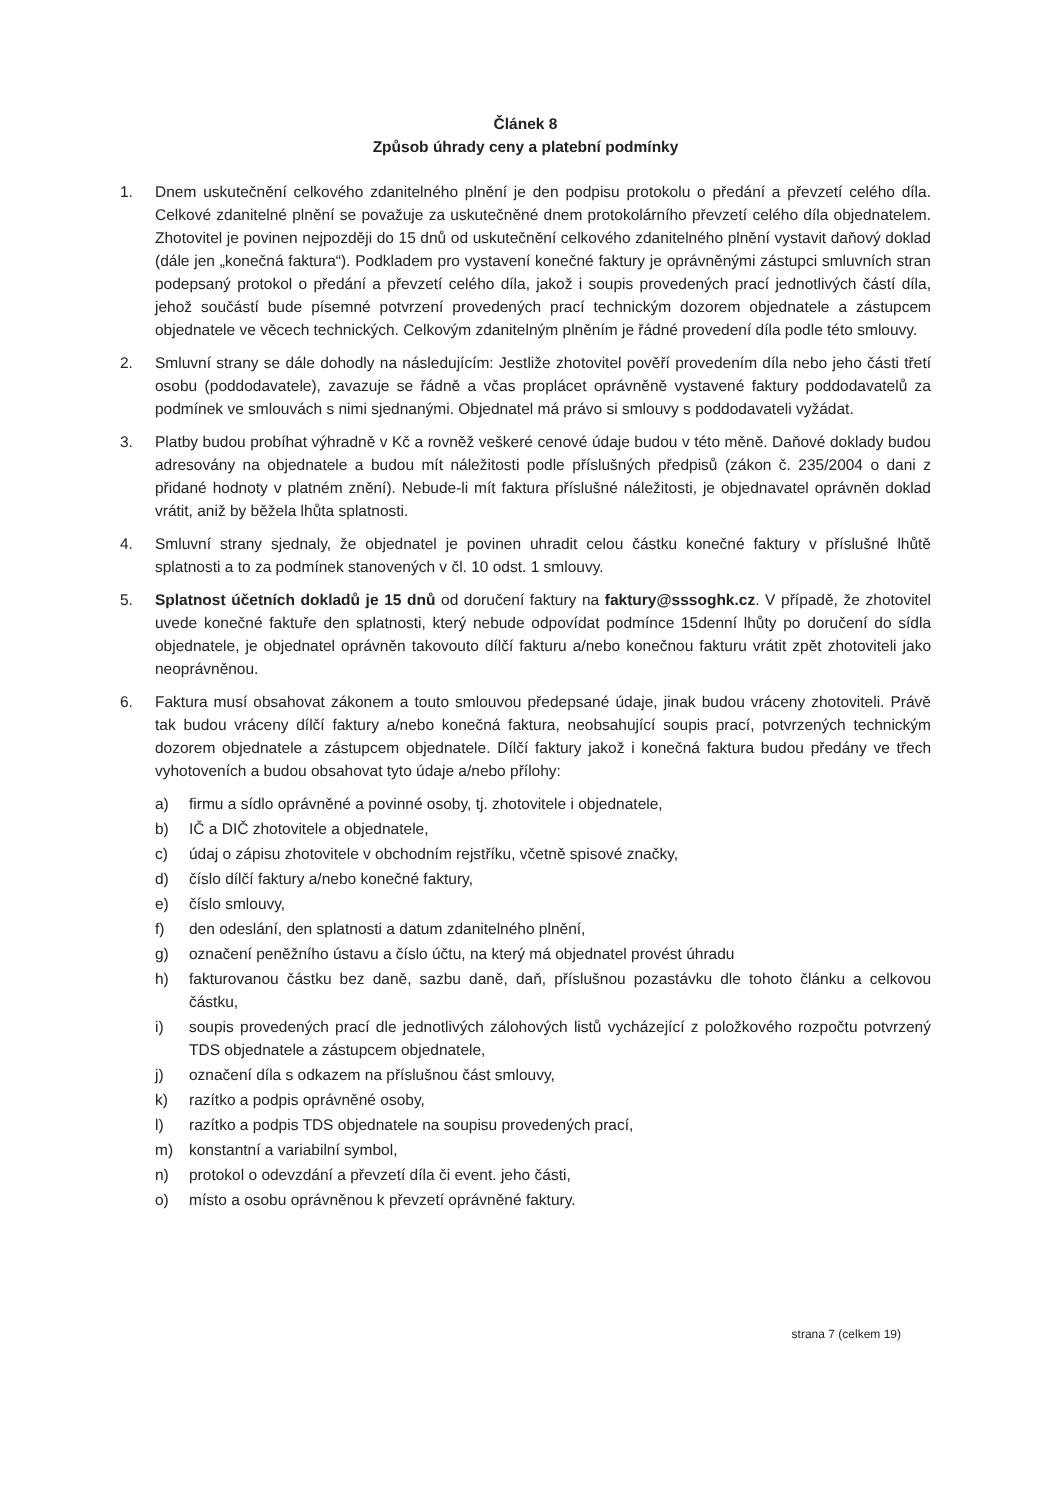Článek 8
Způsob úhrady ceny a platební podmínky
1. Dnem uskutečnění celkového zdanitelného plnění je den podpisu protokolu o předání a převzetí celého díla. Celkové zdanitelné plnění se považuje za uskutečněné dnem protokolárního převzetí celého díla objednatelem. Zhotovitel je povinen nejpozději do 15 dnů od uskutečnění celkového zdanitelného plnění vystavit daňový doklad (dále jen „konečná faktura“). Podkladem pro vystavení konečné faktury je oprávněnými zástupci smluvních stran podepsaný protokol o předání a převzetí celého díla, jakož i soupis provedených prací jednotlivých částí díla, jehož součástí bude písemné potvrzení provedených prací technickým dozorem objednatele a zástupcem objednatele ve věcech technických. Celkovým zdanitelným plněním je řádné provedení díla podle této smlouvy.
2. Smluvní strany se dále dohodly na následujícím: Jestliže zhotovitel pověří provedením díla nebo jeho části třetí osobu (poddodavatele), zavazuje se řádně a včas proplácet oprávněně vystavené faktury poddodavatelů za podmínek ve smlouvách s nimi sjednanými. Objednatel má právo si smlouvy s poddodavateli vyžádat.
3. Platby budou probíhat výhradně v Kč a rovněž veškeré cenové údaje budou v této měně. Daňové doklady budou adresovány na objednatele a budou mít náležitosti podle příslušných předpisů (zákon č. 235/2004 o dani z přidané hodnoty v platném znění). Nebude-li mít faktura příslušné náležitosti, je objednavatel oprávněn doklad vrátit, aniž by běžela lhůta splatnosti.
4. Smluvní strany sjednaly, že objednatel je povinen uhradit celou částku konečné faktury v příslušné lhůtě splatnosti a to za podmínek stanovených v čl. 10 odst. 1 smlouvy.
5. Splatnost účetních dokladů je 15 dnů od doručení faktury na faktury@sssoghk.cz. V případě, že zhotovitel uvede konečné faktuře den splatnosti, který nebude odpovídat podmínce 15denní lhůty po doručení do sídla objednatele, je objednatel oprávněn takovouto dílčí fakturu a/nebo konečnou fakturu vrátit zpět zhotoviteli jako neoprávněnou.
6. Faktura musí obsahovat zákonem a touto smlouvou předepsané údaje, jinak budou vráceny zhotoviteli. Právě tak budou vráceny dílčí faktury a/nebo konečná faktura, neobsahující soupis prací, potvrzených technickým dozorem objednatele a zástupcem objednatele. Dílčí faktury jakož i konečná faktura budou předány ve třech vyhotoveních a budou obsahovat tyto údaje a/nebo přílohy:
a) firmu a sídlo oprávněné a povinné osoby, tj. zhotovitele i objednatele,
b) IČ a DIČ zhotovitele a objednatele,
c) údaj o zápisu zhotovitele v obchodním rejstříku, včetně spisové značky,
d) číslo dílčí faktury a/nebo konečné faktury,
e) číslo smlouvy,
f) den odeslání, den splatnosti a datum zdanitelného plnění,
g) označení peněžního ústavu a číslo účtu, na který má objednatel provést úhradu
h) fakturovanou částku bez daně, sazbu daně, daň, příslušnou pozastávku dle tohoto článku a celkovou částku,
i) soupis provedených prací dle jednotlivých zálohových listů vycházející z položkového rozpočtu potvrzený TDS objednatele a zástupcem objednatele,
j) označení díla s odkazem na příslušnou část smlouvy,
k) razítko a podpis oprávněné osoby,
l) razítko a podpis TDS objednatele na soupisu provedených prací,
m) konstantní a variabilní symbol,
n) protokol o odevzdání a převzetí díla či event. jeho části,
o) místo a osobu oprávněnou k převzetí oprávněné faktury.
strana 7 (celkem 19)